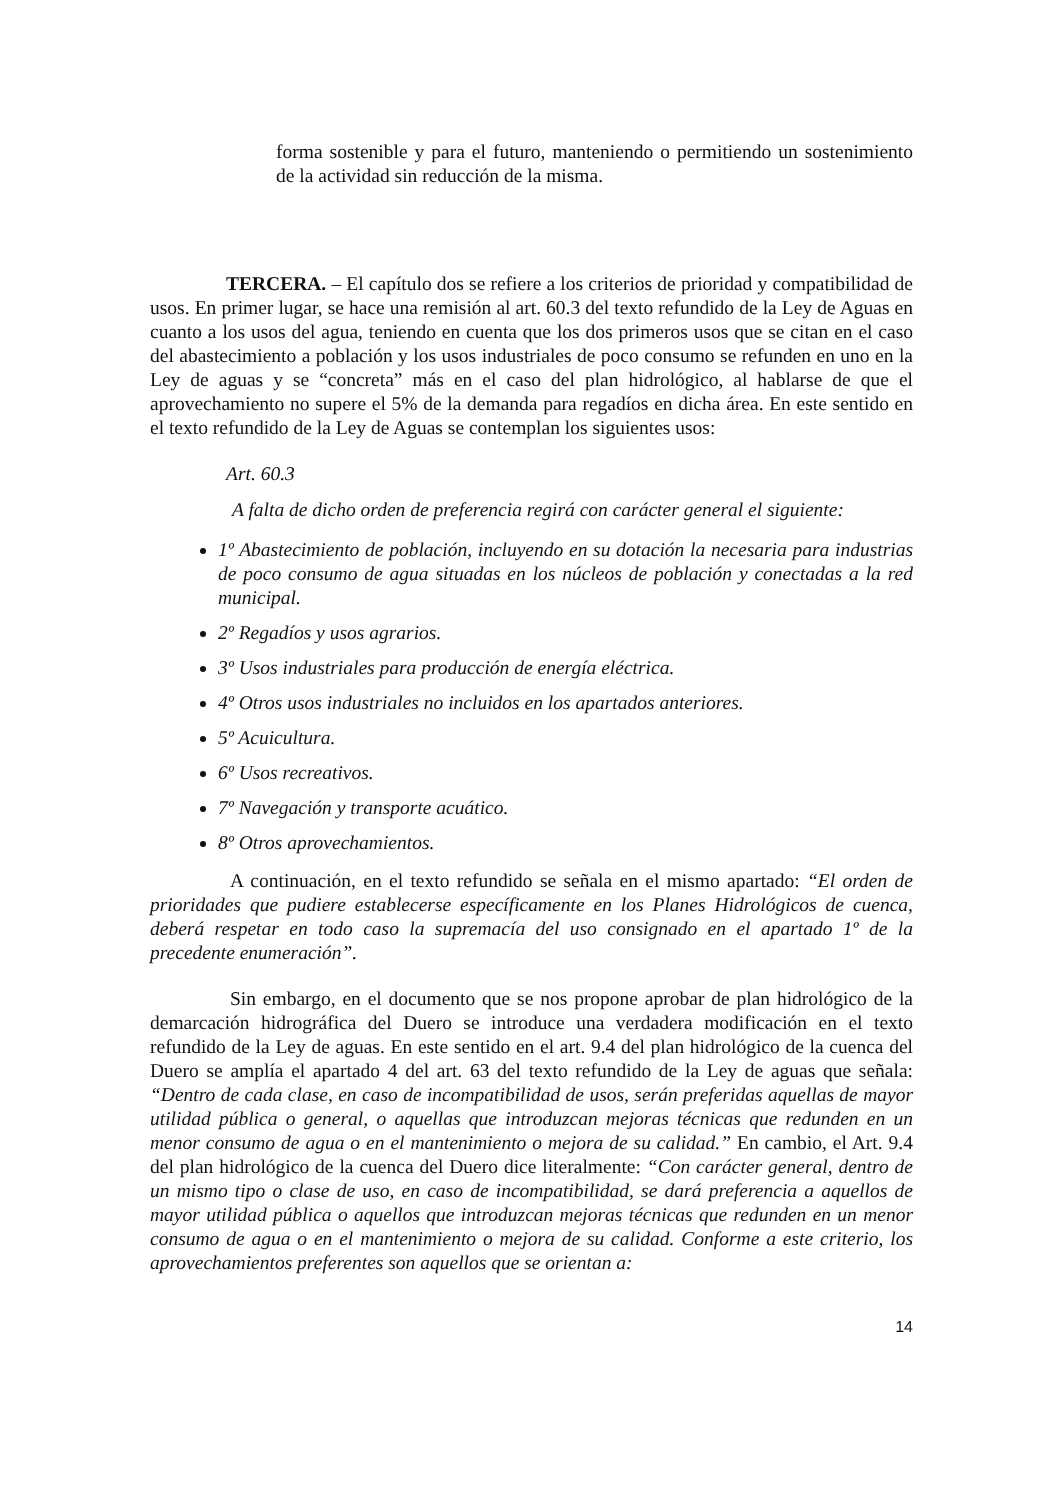forma sostenible y para el futuro, manteniendo o permitiendo un sostenimiento de la actividad sin reducción de la misma.
TERCERA. – El capítulo dos se refiere a los criterios de prioridad y compatibilidad de usos. En primer lugar, se hace una remisión al art. 60.3 del texto refundido de la Ley de Aguas en cuanto a los usos del agua, teniendo en cuenta que los dos primeros usos que se citan en el caso del abastecimiento a población y los usos industriales de poco consumo se refunden en uno en la Ley de aguas y se “concreta” más en el caso del plan hidrológico, al hablarse de que el aprovechamiento no supere el 5% de la demanda para regadíos en dicha área. En este sentido en el texto refundido de la Ley de Aguas se contemplan los siguientes usos:
Art. 60.3
A falta de dicho orden de preferencia regirá con carácter general el siguiente:
1º Abastecimiento de población, incluyendo en su dotación la necesaria para industrias de poco consumo de agua situadas en los núcleos de población y conectadas a la red municipal.
2º Regadíos y usos agrarios.
3º Usos industriales para producción de energía eléctrica.
4º Otros usos industriales no incluidos en los apartados anteriores.
5º Acuicultura.
6º Usos recreativos.
7º Navegación y transporte acuático.
8º Otros aprovechamientos.
A continuación, en el texto refundido se señala en el mismo apartado: “El orden de prioridades que pudiere establecerse específicamente en los Planes Hidrológicos de cuenca, deberá respetar en todo caso la supremacía del uso consignado en el apartado 1º de la precedente enumeración”.
Sin embargo, en el documento que se nos propone aprobar de plan hidrológico de la demarcación hidrográfica del Duero se introduce una verdadera modificación en el texto refundido de la Ley de aguas. En este sentido en el art. 9.4 del plan hidrológico de la cuenca del Duero se amplía el apartado 4 del art. 63 del texto refundido de la Ley de aguas que señala: “Dentro de cada clase, en caso de incompatibilidad de usos, serán preferidas aquellas de mayor utilidad pública o general, o aquellas que introduzcan mejoras técnicas que redunden en un menor consumo de agua o en el mantenimiento o mejora de su calidad.” En cambio, el Art. 9.4 del plan hidrológico de la cuenca del Duero dice literalmente: “Con carácter general, dentro de un mismo tipo o clase de uso, en caso de incompatibilidad, se dará preferencia a aquellos de mayor utilidad pública o aquellos que introduzcan mejoras técnicas que redunden en un menor consumo de agua o en el mantenimiento o mejora de su calidad. Conforme a este criterio, los aprovechamientos preferentes son aquellos que se orientan a:
14